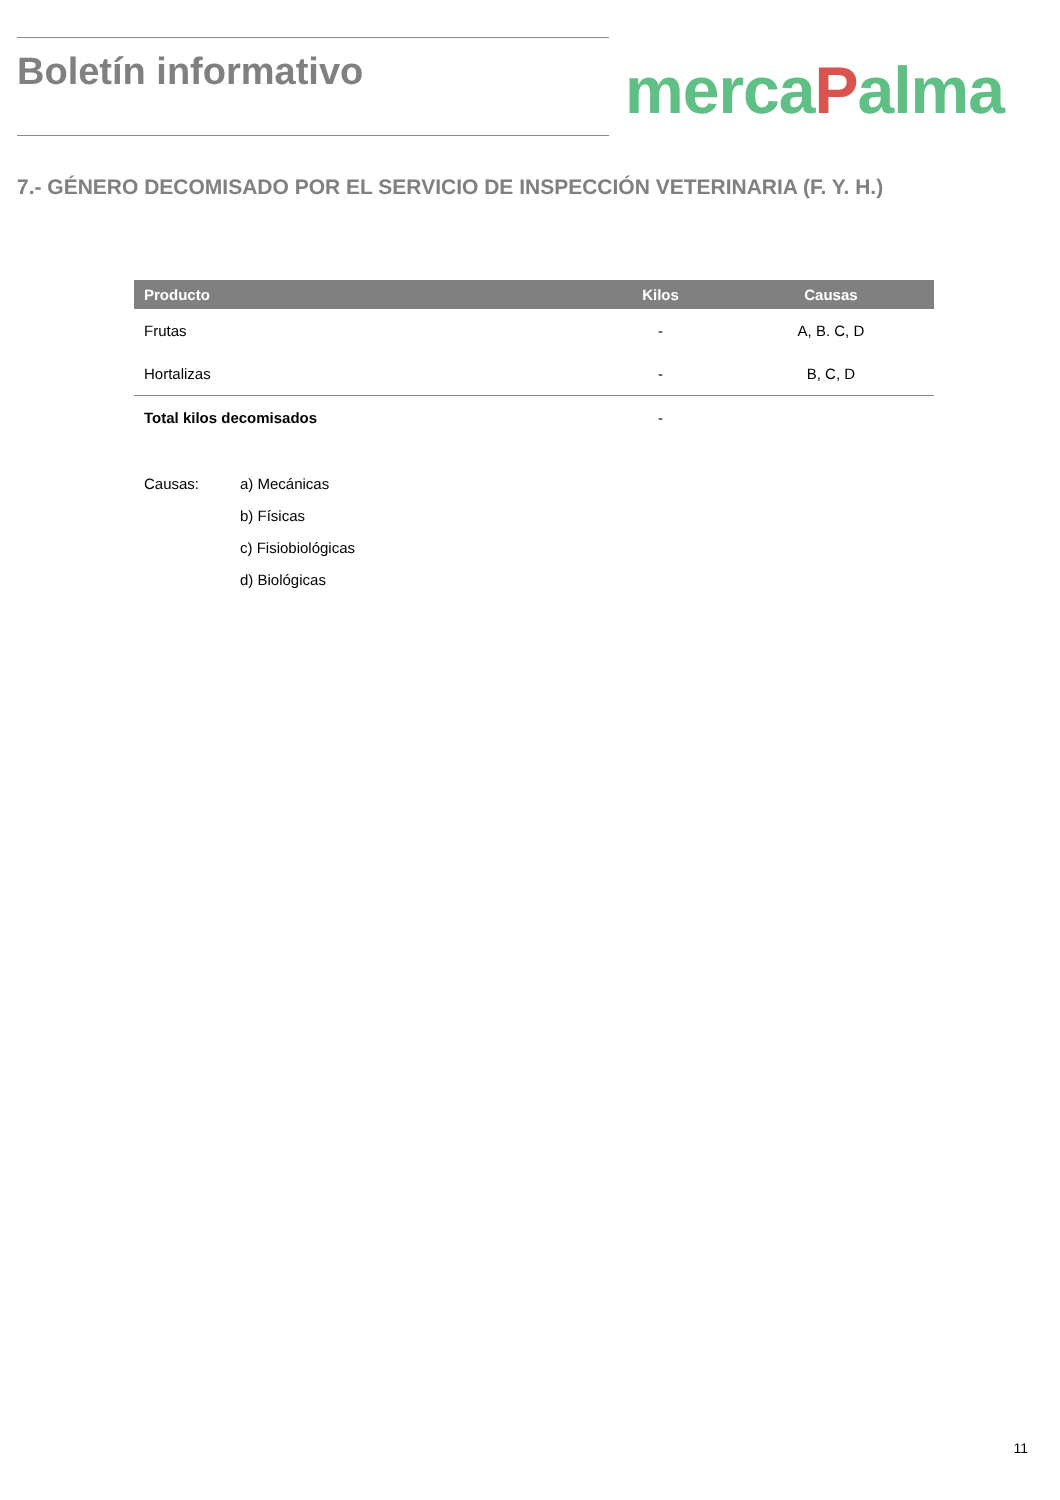Boletín informativo mercaPalma
7.- GÉNERO DECOMISADO POR EL SERVICIO DE INSPECCIÓN VETERINARIA (F. Y. H.)
| Producto | Kilos | Causas |
| --- | --- | --- |
| Frutas | - | A, B. C, D |
| Hortalizas | - | B, C, D |
| Total kilos decomisados | - | |
Causas: a) Mecánicas
b) Físicas
c) Fisiobiológicas
d) Biológicas
11